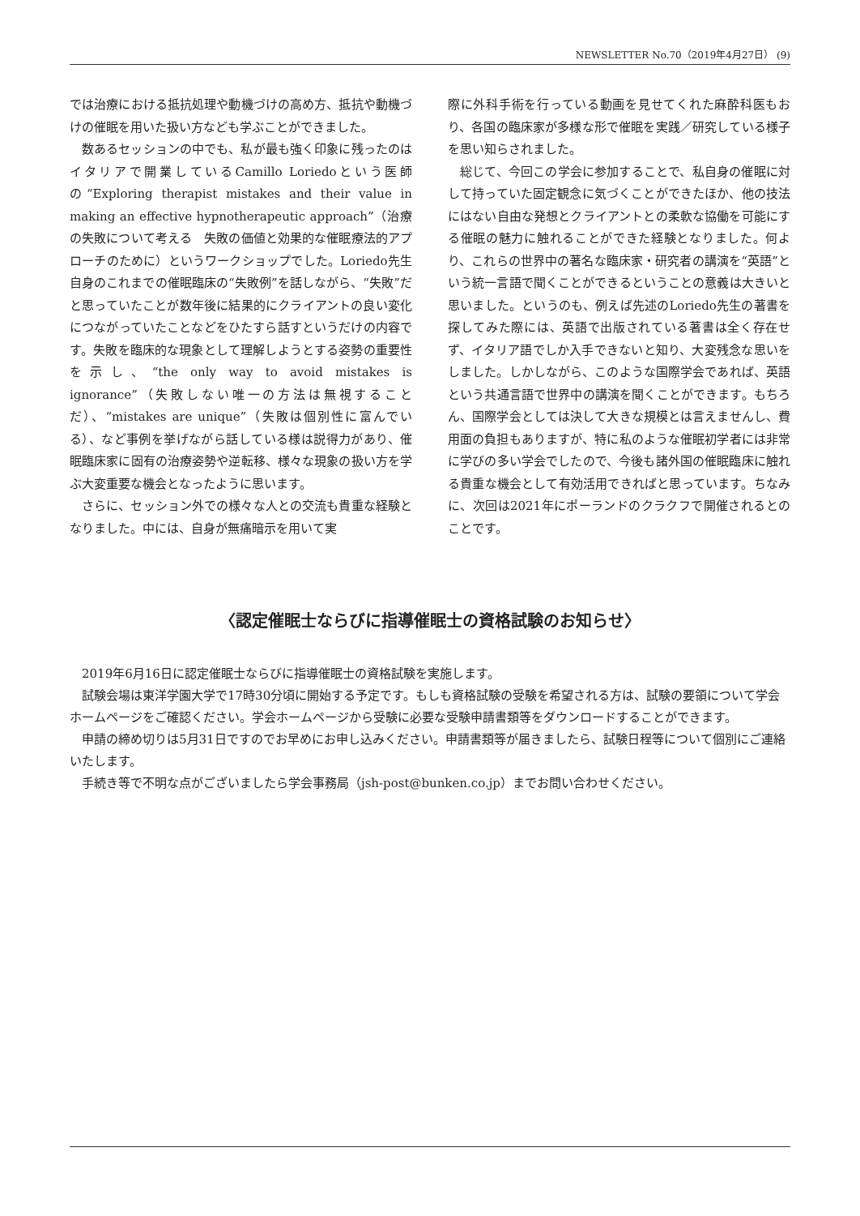NEWSLETTER No.70（2019年4月27日） (9)
では治療における抵抗処理や動機づけの高め方、抵抗や動機づけの催眠を用いた扱い方なども学ぶことができました。
数あるセッションの中でも、私が最も強く印象に残ったのはイタリアで開業しているCamillo Loriedoという医師の“Exploring therapist mistakes and their value in making an effective hypnotherapeutic approach”（治療の失敗について考える　失敗の価値と効果的な催眠療法的アプローチのために）というワークショップでした。Loriedo先生自身のこれまでの催眠臨床の“失敗例”を話しながら、“失敗”だと思っていたことが数年後に結果的にクライアントの良い変化につながっていたことなどをひたすら話すというだけの内容です。失敗を臨床的な現象として理解しようとする姿勢の重要性を示し、“the only way to avoid mistakes is ignorance”（失敗しない唯一の方法は無視することだ）、“mistakes are unique”（失敗は個別性に富んでいる）、など事例を挙げながら話している様は説得力があり、催眠臨床家に固有の治療姿勢や逆転移、様々な現象の扱い方を学ぶ大変重要な機会となったように思います。
さらに、セッション外での様々な人との交流も貴重な経験となりました。中には、自身が無痛暗示を用いて実
際に外科手術を行っている動画を見せてくれた麻酔科医もおり、各国の臨床家が多様な形で催眠を実践／研究している様子を思い知らされました。
総じて、今回この学会に参加することで、私自身の催眠に対して持っていた固定観念に気づくことができたほか、他の技法にはない自由な発想とクライアントとの柔軟な協働を可能にする催眠の魅力に触れることができた経験となりました。何より、これらの世界中の著名な臨床家・研究者の講演を“英語”という統一言語で聞くことができるということの意義は大きいと思いました。というのも、例えば先述のLoriedo先生の著書を探してみた際には、英語で出版されている著書は全く存在せず、イタリア語でしか入手できないと知り、大変残念な思いをしました。しかしながら、このような国際学会であれば、英語という共通言語で世界中の講演を聞くことができます。もちろん、国際学会としては決して大きな規模とは言えませんし、費用面の負担もありますが、特に私のような催眠初学者には非常に学びの多い学会でしたので、今後も諸外国の催眠臨床に触れる貴重な機会として有効活用できればと思っています。ちなみに、次回は2021年にポーランドのクラクフで開催されるとのことです。
〈認定催眠士ならびに指導催眠士の資格試験のお知らせ〉
2019年6月16日に認定催眠士ならびに指導催眠士の資格試験を実施します。
試験会場は東洋学園大学で17時30分頃に開始する予定です。もしも資格試験の受験を希望される方は、試験の要領について学会ホームページをご確認ください。学会ホームページから受験に必要な受験申請書類等をダウンロードすることができます。
申請の締め切りは5月31日ですのでお早めにお申し込みください。申請書類等が届きましたら、試験日程等について個別にご連絡いたします。
手続き等で不明な点がございましたら学会事務局（jsh-post@bunken.co.jp）までお問い合わせください。